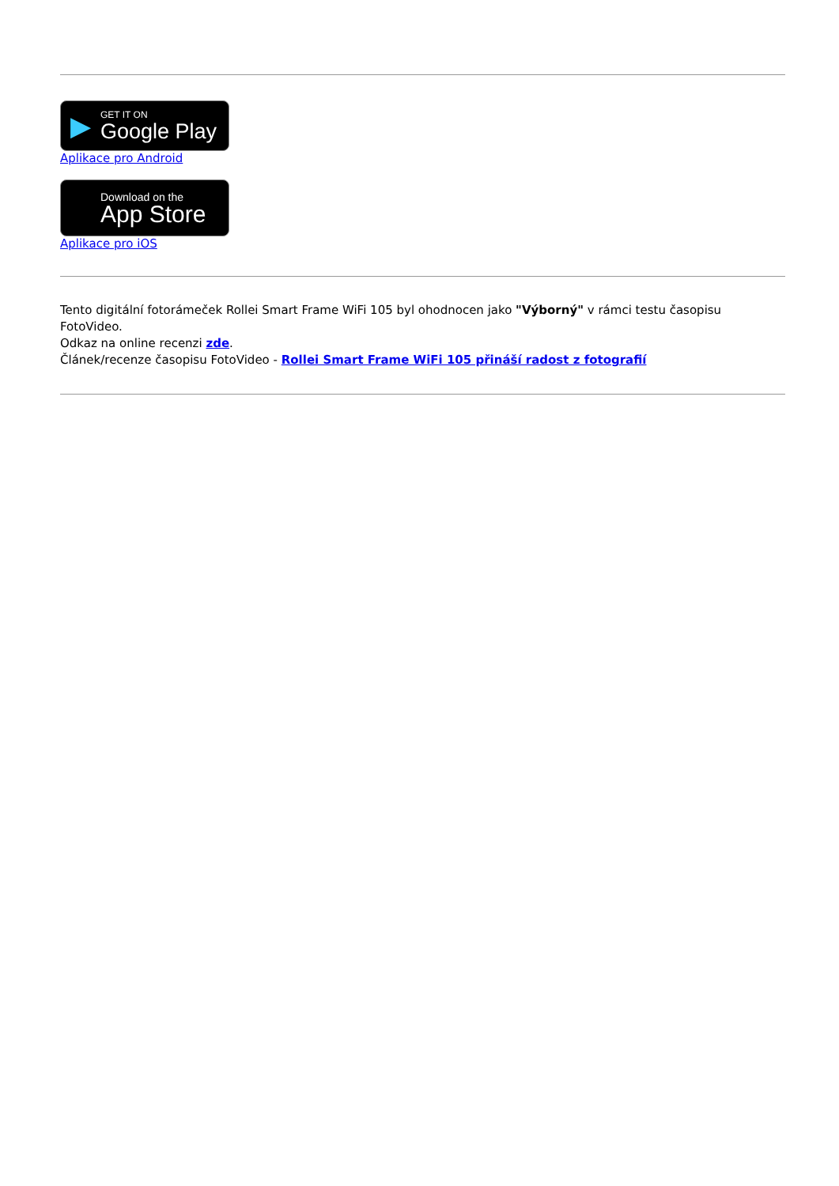▶
GET IT ON
Google Play
Aplikace pro Android
Download on the
App Store
Aplikace pro iOS
Tento digitální fotorámeček Rollei Smart Frame WiFi 105 byl ohodnocen jako "Výborný" v rámci testu časopisu FotoVideo.
Odkaz na online recenzi zde.
Článek/recenze časopisu FotoVideo - Rollei Smart Frame WiFi 105 přináší radost z fotografií